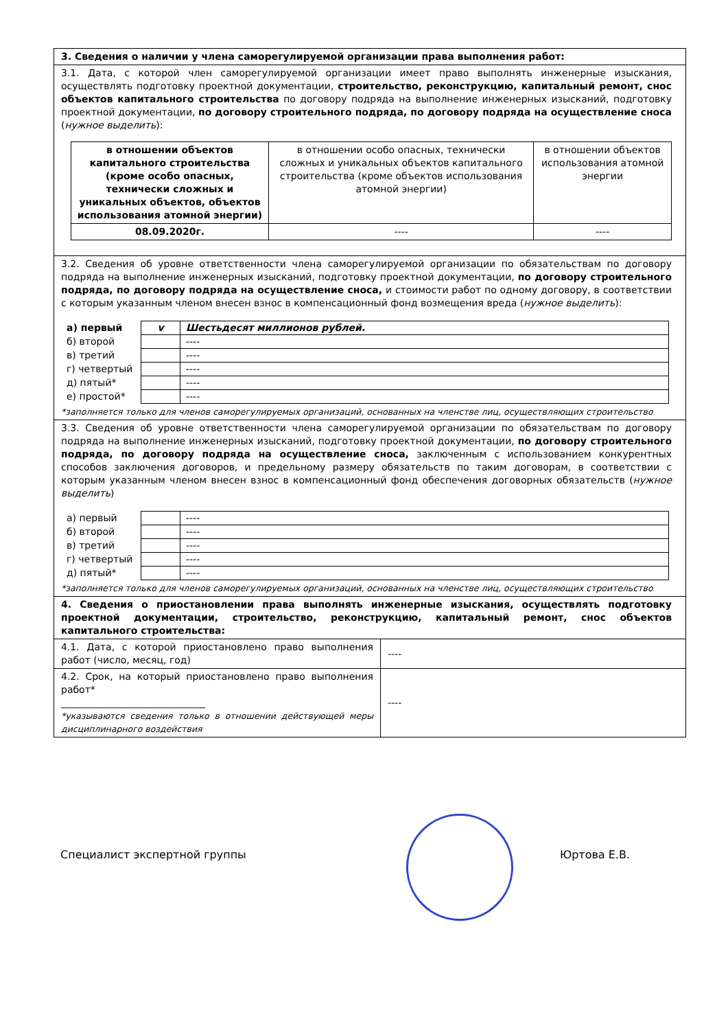| 3. Сведения о наличии у члена саморегулируемой организации права выполнения работ: |
| 3.1. Дата, с которой член саморегулируемой организации имеет право выполнять инженерные изыскания, осуществлять подготовку проектной документации, строительство, реконструкцию, капитальный ремонт, снос объектов капитального строительства по договору подряда на выполнение инженерных изысканий, подготовку проектной документации, по договору строительного подряда, по договору подряда на осуществление сноса ( нужное выделить ): / в отношении объектов капитального строительства (кроме особо опасных, технически сложных и уникальных объектов, объектов использования атомной энергии) / в отношении особо опасных, технически сложных и уникальных объектов капитального строительства (кроме объектов использования атомной энергии) / в отношении объектов использования атомной энергии / / 08.09.2020г. / ---- / ---- / |
| 3.2. Сведения об уровне ответственности члена саморегулируемой организации по обязательствам по договору подряда на выполнение инженерных изысканий, подготовку проектной документации, по договору строительного подряда, по договору подряда на осуществление сноса, и стоимости работ по одному договору, в соответствии с которым указанным членом внесен взнос в компенсационный фонд возмещения вреда ( нужное выделить ): / а) первый / v / Шестьдесят миллионов рублей. / / б) второй / / ---- / / в) третий / / ---- / / г) четвертый / / ---- / / д) пятый* / / ---- / / е) простой* / / ---- / *заполняется только для членов саморегулируемых организаций, основанных на членстве лиц, осуществляющих строительство |
| 3.3. Сведения об уровне ответственности члена саморегулируемой организации по обязательствам по договору подряда на выполнение инженерных изысканий, подготовку проектной документации, по договору строительного подряда, по договору подряда на осуществление сноса, заключенным с использованием конкурентных способов заключения договоров, и предельному размеру обязательств по таким договорам, в соответствии с которым указанным членом внесен взнос в компенсационный фонд обеспечения договорных обязательств ( нужное выделить ) / а) первый / / ---- / / б) второй / / ---- / / в) третий / / ---- / / г) четвертый / / ---- / / д) пятый* / / ---- / *заполняется только для членов саморегулируемых организаций, основанных на членстве лиц, осуществляющих строительство |
| 4. Сведения о приостановлении права выполнять инженерные изыскания, осуществлять подготовку проектной документации, строительство, реконструкцию, капитальный ремонт, снос объектов капитального строительства: |
| / 4.1. Дата, с которой приостановлено право выполнения работ (число, месяц, год) / ---- / / 4.2. Срок, на который приостановлено право выполнения работ* ______________________________ *указываются сведения только в отношении действующей меры дисциплинарного воздействия / ---- / |
Специалист экспертной группы Юртова Е.В.